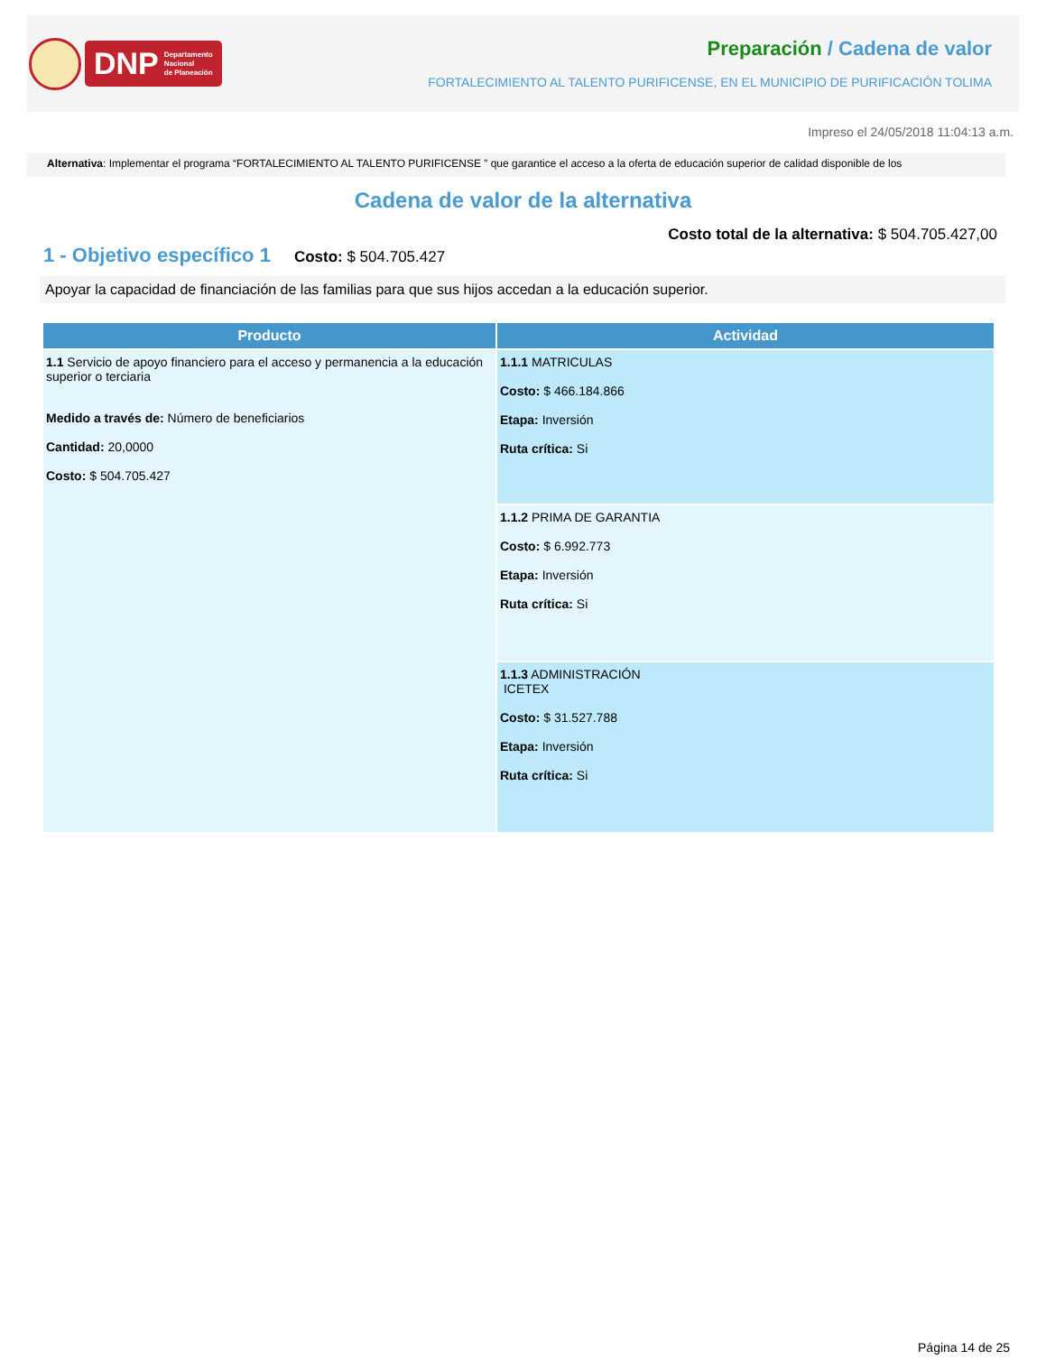DNP Departamento
Nacional
de Planeación
Preparación / Cadena de valor
FORTALECIMIENTO AL TALENTO PURIFICENSE, EN EL MUNICIPIO DE PURIFICACIÓN TOLIMA
Impreso el 24/05/2018 11:04:13 a.m.
Alternativa: Implementar el programa “FORTALECIMIENTO AL TALENTO PURIFICENSE ” que garantice el acceso a la oferta de educación superior de calidad disponible de los
Cadena de valor de la alternativa
Costo total de la alternativa: $ 504.705.427,00
1 - Objetivo específico 1
Costo: $ 504.705.427
Apoyar la capacidad de financiación de las familias para que sus hijos accedan a la educación superior.
| Producto | Actividad |
| --- | --- |
| 1.1 Servicio de apoyo financiero para el acceso y permanencia a la educación superior o terciaria Medido a través de: Número de beneficiarios Cantidad: 20,0000 Costo: $ 504.705.427 | 1.1.1 MATRICULAS Costo: $ 466.184.866 Etapa: Inversión Ruta crítica: Si |
| | 1.1.2 PRIMA DE GARANTIA Costo: $ 6.992.773 Etapa: Inversión Ruta crítica: Si |
| | 1.1.3 ADMINISTRACIÓN ICETEX Costo: $ 31.527.788 Etapa: Inversión Ruta crítica: Si |
Página 14 de 25